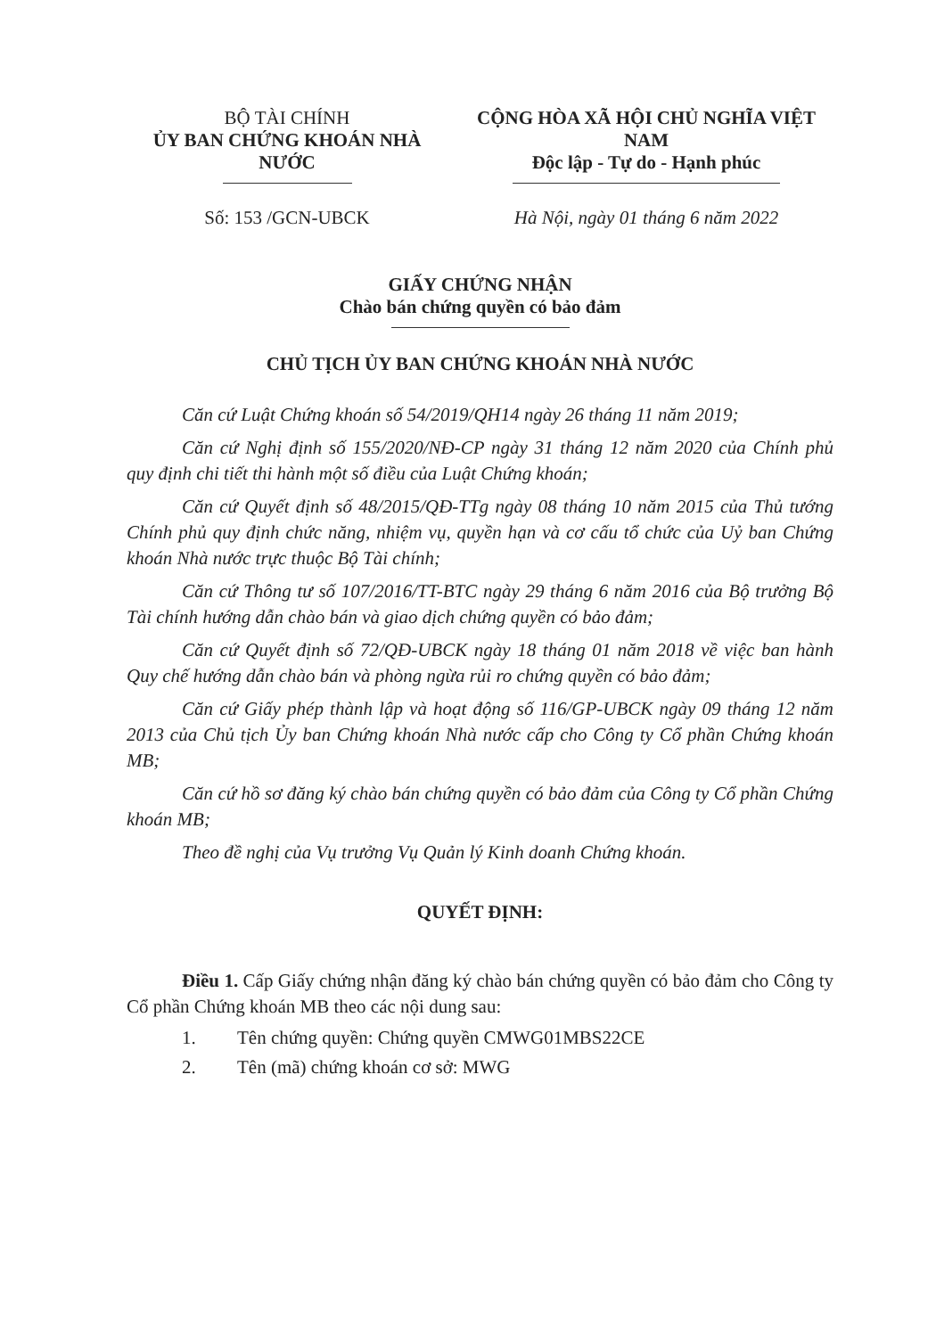BỘ TÀI CHÍNH
ỦY BAN CHỨNG KHOÁN NHÀ NƯỚC
Số: 153 /GCN-UBCK
CỘNG HÒA XÃ HỘI CHỦ NGHĨA VIỆT NAM
Độc lập - Tự do - Hạnh phúc
Hà Nội, ngày 01 tháng 6 năm 2022
GIẤY CHỨNG NHẬN
Chào bán chứng quyền có bảo đảm
CHỦ TỊCH ỦY BAN CHỨNG KHOÁN NHÀ NƯỚC
Căn cứ Luật Chứng khoán số 54/2019/QH14 ngày 26 tháng 11 năm 2019;
Căn cứ Nghị định số 155/2020/NĐ-CP ngày 31 tháng 12 năm 2020 của Chính phủ quy định chi tiết thi hành một số điều của Luật Chứng khoán;
Căn cứ Quyết định số 48/2015/QĐ-TTg ngày 08 tháng 10 năm 2015 của Thủ tướng Chính phủ quy định chức năng, nhiệm vụ, quyền hạn và cơ cấu tổ chức của Uỷ ban Chứng khoán Nhà nước trực thuộc Bộ Tài chính;
Căn cứ Thông tư số 107/2016/TT-BTC ngày 29 tháng 6 năm 2016 của Bộ trưởng Bộ Tài chính hướng dẫn chào bán và giao dịch chứng quyền có bảo đảm;
Căn cứ Quyết định số 72/QĐ-UBCK ngày 18 tháng 01 năm 2018 về việc ban hành Quy chế hướng dẫn chào bán và phòng ngừa rủi ro chứng quyền có bảo đảm;
Căn cứ Giấy phép thành lập và hoạt động số 116/GP-UBCK ngày 09 tháng 12 năm 2013 của Chủ tịch Ủy ban Chứng khoán Nhà nước cấp cho Công ty Cổ phần Chứng khoán MB;
Căn cứ hồ sơ đăng ký chào bán chứng quyền có bảo đảm của Công ty Cổ phần Chứng khoán MB;
Theo đề nghị của Vụ trưởng Vụ Quản lý Kinh doanh Chứng khoán.
QUYẾT ĐỊNH:
Điều 1. Cấp Giấy chứng nhận đăng ký chào bán chứng quyền có bảo đảm cho Công ty Cổ phần Chứng khoán MB theo các nội dung sau:
1. Tên chứng quyền: Chứng quyền CMWG01MBS22CE
2. Tên (mã) chứng khoán cơ sở: MWG